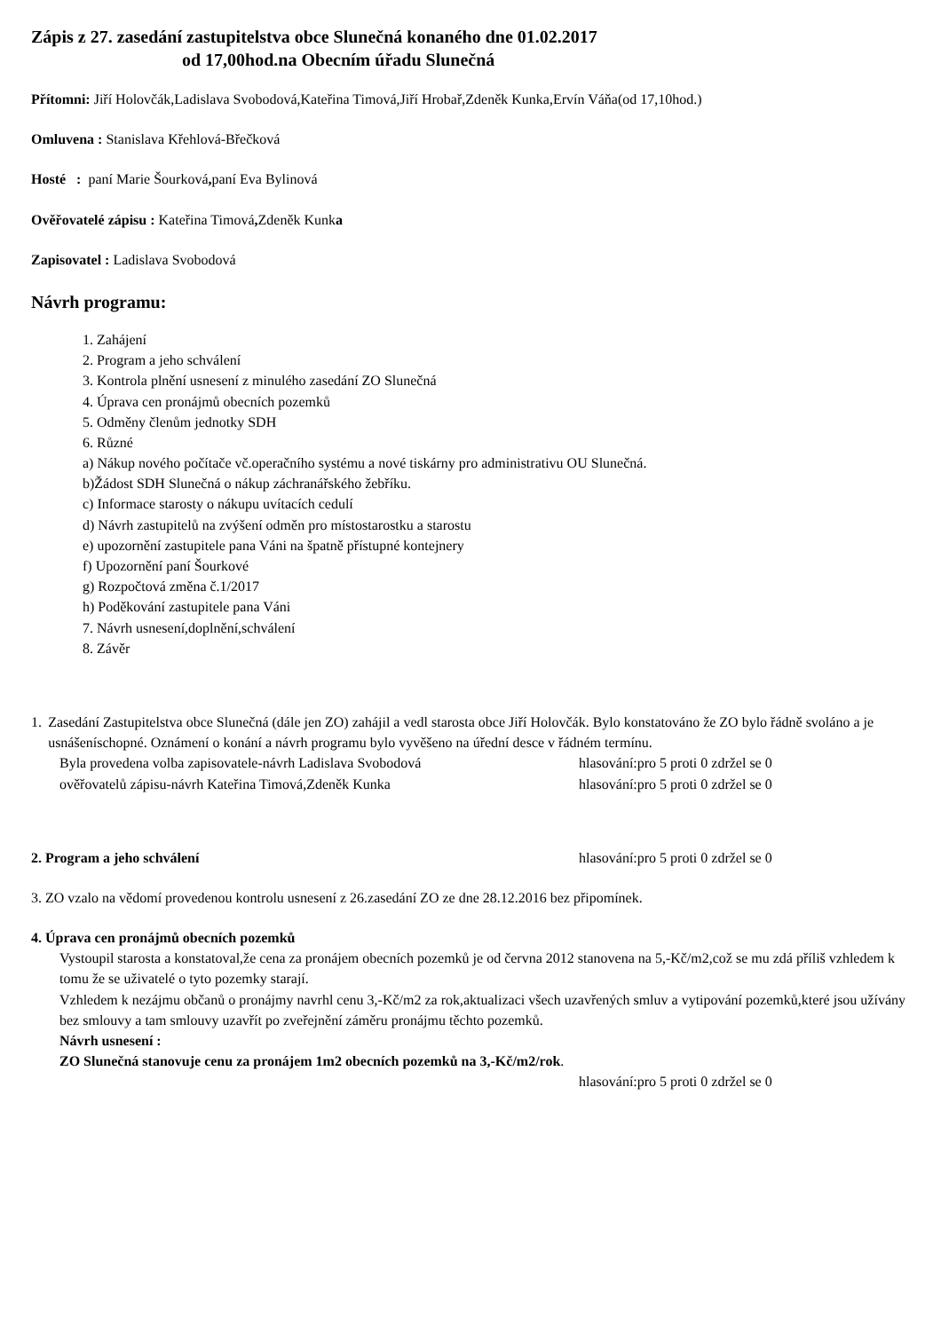Zápis z 27. zasedání zastupitelstva obce Slunečná konaného dne 01.02.2017
od 17,00hod.na Obecním úřadu Slunečná
Přítomni: Jiří Holovčák,Ladislava Svobodová,Kateřina Timová,Jiří Hrobař,Zdeněk Kunka,Ervín Váňa(od 17,10hod.)
Omluvena : Stanislava Křehlová-Břečková
Hosté : paní Marie Šourková, paní Eva Bylinová
Ověřovatelé zápisu : Kateřina Timová, Zdeněk Kunka
Zapisovatel : Ladislava Svobodová
Návrh programu:
1. Zahájení
2. Program a jeho schválení
3. Kontrola plnění usnesení z minulého zasedání ZO Slunečná
4. Úprava cen pronájmů obecních pozemků
5. Odměny členům jednotky SDH
6. Různé
a) Nákup nového počítače vč.operačního systému a nové tiskárny pro administrativu OU Slunečná.
b)Žádost SDH Slunečná o nákup záchranářského žebříku.
c) Informace starosty o nákupu uvítacích cedulí
d) Návrh zastupitelů na zvýšení odměn pro místostarostku a starostu
e) upozornění zastupitele pana Váni na špatně přístupné kontejnery
f) Upozornění paní Šourkové
g) Rozpočtová změna č.1/2017
h) Poděkování zastupitele pana Váni
7. Návrh usnesení,doplnění,schválení
8. Závěr
1. Zasedání Zastupitelstva obce Slunečná (dále jen ZO) zahájil a vedl starosta obce Jiří Holovčák. Bylo konstatováno že ZO bylo řádně svoláno a je usnášeníschopné. Oznámení o konání a návrh programu bylo vyvěšeno na úřední desce v řádném termínu.
Byla provedena volba zapisovatele-návrh Ladislava Svobodová hlasování:pro 5 proti 0 zdržel se 0
ověřovatelů zápisu-návrh Kateřina Timová,Zdeněk Kunka hlasování:pro 5 proti 0 zdržel se 0
2. Program a jeho schválení hlasování:pro 5 proti 0 zdržel se 0
3. ZO vzalo na vědomí provedenou kontrolu usnesení z 26.zasedání ZO ze dne 28.12.2016 bez připomínek.
4. Úprava cen pronájmů obecních pozemků
Vystoupil starosta a konstatoval,že cena za pronájem obecních pozemků je od června 2012 stanovena na 5,-Kč/m2,což se mu zdá příliš vzhledem k tomu že se uživatelé o tyto pozemky starají.
Vzhledem k nezájmu občanů o pronájmy navrhl cenu 3,-Kč/m2 za rok,aktualizaci všech uzavřených smluv a vytipování pozemků,které jsou užívány bez smlouvy a tam smlouvy uzavřít po zveřejnění záměru pronájmu těchto pozemků.
Návrh usnesení :
ZO Slunečná stanovuje cenu za pronájem 1m2 obecních pozemků na 3,-Kč/m2/rok.
hlasování:pro 5 proti 0 zdržel se 0